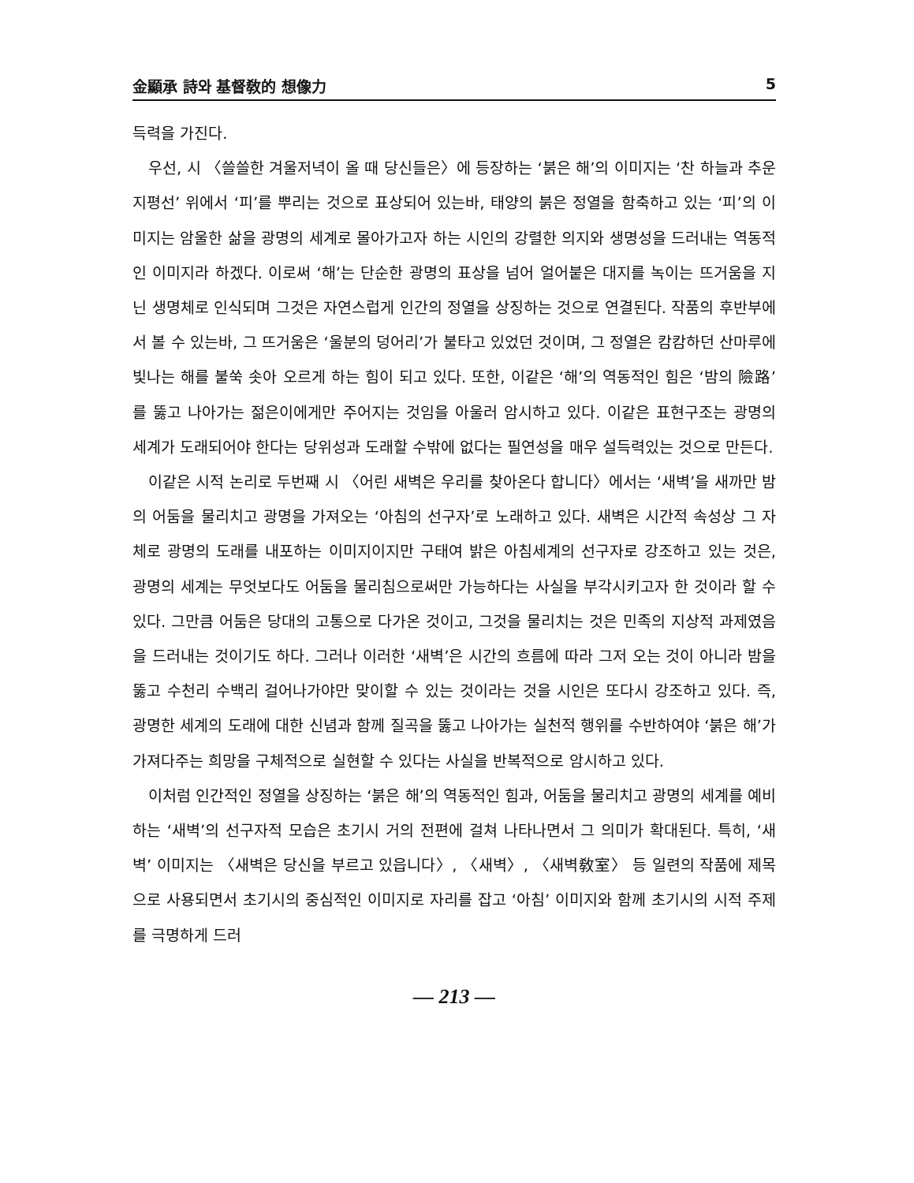金顯承 詩와 基督敎的 想像力 5
득력을 가진다.
우선, 시 〈쓸쓸한 겨울저녁이 올 때 당신들은〉에 등장하는 ‘붉은 해’의 이미지는 ‘찬 하늘과 추운 지평선’ 위에서 ‘피’를 뿌리는 것으로 표상되어 있는바, 태양의 붉은 정열을 함축하고 있는 ‘피’의 이미지는 암울한 삶을 광명의 세계로 몰아가고자 하는 시인의 강렬한 의지와 생명성을 드러내는 역동적인 이미지라 하겠다. 이로써 ‘해’는 단순한 광명의 표상을 넘어 얼어붙은 대지를 녹이는 뜨거움을 지닌 생명체로 인식되며 그것은 자연스럽게 인간의 정열을 상징하는 것으로 연결된다. 작품의 후반부에서 볼 수 있는바, 그 뜨거움은 ‘울분의 덩어리’가 불타고 있었던 것이며, 그 정열은 캄캄하던 산마루에 빛나는 해를 불쑥 솟아 오르게 하는 힘이 되고 있다. 또한, 이같은 ‘해’의 역동적인 힘은 ‘밤의 險路’를 뚫고 나아가는 젊은이에게만 주어지는 것임을 아울러 암시하고 있다. 이같은 표현구조는 광명의 세계가 도래되어야 한다는 당위성과 도래할 수밖에 없다는 필연성을 매우 설득력있는 것으로 만든다.
이같은 시적 논리로 두번째 시 〈어린 새벽은 우리를 찾아온다 합니다〉에서는 ‘새벽’을 새까만 밤의 어둠을 물리치고 광명을 가져오는 ‘아침의 선구자’로 노래하고 있다. 새벽은 시간적 속성상 그 자체로 광명의 도래를 내포하는 이미지이지만 구태여 밝은 아침세계의 선구자로 강조하고 있는 것은, 광명의 세계는 무엇보다도 어둠을 물리침으로써만 가능하다는 사실을 부각시키고자 한 것이라 할 수 있다. 그만큼 어둠은 당대의 고통으로 다가온 것이고, 그것을 물리치는 것은 민족의 지상적 과제였음을 드러내는 것이기도 하다. 그러나 이러한 ‘새벽’은 시간의 흐름에 따라 그저 오는 것이 아니라 밤을 뚫고 수천리 수백리 걸어나가야만 맞이할 수 있는 것이라는 것을 시인은 또다시 강조하고 있다. 즉, 광명한 세계의 도래에 대한 신념과 함께 질곡을 뚫고 나아가는 실천적 행위를 수반하여야 ‘붉은 해’가 가져다주는 희망을 구체적으로 실현할 수 있다는 사실을 반복적으로 암시하고 있다.
이처럼 인간적인 정열을 상징하는 ‘붉은 해’의 역동적인 힘과, 어둠을 물리치고 광명의 세계를 예비하는 ‘새벽’의 선구자적 모습은 초기시 거의 전편에 걸쳐 나타나면서 그 의미가 확대된다. 특히, ‘새벽’ 이미지는 〈새벽은 당신을 부르고 있읍니다〉, 〈새벽〉, 〈새벽敎室〉 등 일련의 작품에 제목으로 사용되면서 초기시의 중심적인 이미지로 자리를 잡고 ‘아침’ 이미지와 함께 초기시의 시적 주제를 극명하게 드러
— 213 —